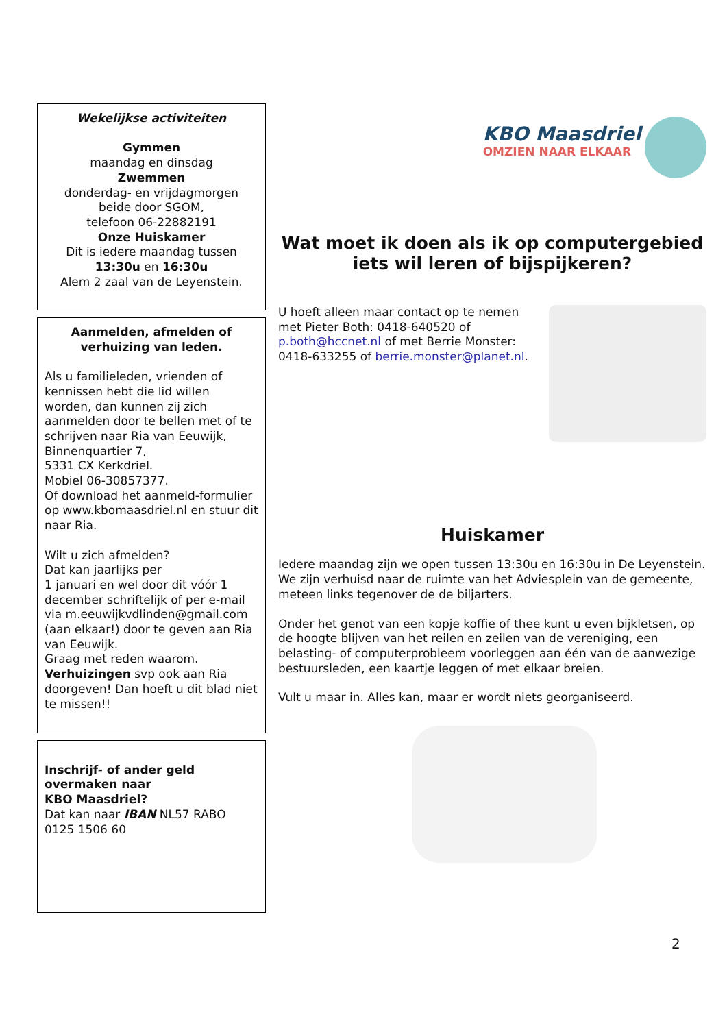Wekelijkse activiteiten
Gymmen
maandag en dinsdag
Zwemmen
donderdag- en vrijdagmorgen
beide door SGOM,
telefoon 06-22882191
Onze Huiskamer
Dit is iedere maandag tussen
13:30u en 16:30u
Alem 2 zaal van de Leyenstein.
Aanmelden, afmelden of verhuizing van leden.
Als u familieleden, vrienden of kennissen hebt die lid willen worden, dan kunnen zij zich aanmelden door te bellen met of te schrijven naar Ria van Eeuwijk, Binnenquartier 7,
5331 CX Kerkdriel.
Mobiel 06-30857377.
Of download het aanmeld-formulier op www.kbomaasdriel.nl en stuur dit naar Ria.
Wilt u zich afmelden?
Dat kan jaarlijks per
1 januari en wel door dit vóór 1 december schriftelijk of per e-mail via m.eeuwijkvdlinden@gmail.com (aan elkaar!) door te geven aan Ria van Eeuwijk.
Graag met reden waarom.
Verhuizingen svp ook aan Ria doorgeven! Dan hoeft u dit blad niet te missen!!
Inschrijf- of ander geld overmaken naar
KBO Maasdriel?
Dat kan naar IBAN NL57 RABO 0125 1506 60
KBO Maasdriel
OMZIEN NAAR ELKAAR
Wat moet ik doen als ik op computergebied iets wil leren of bijspijkeren?
U hoeft alleen maar contact op te nemen met Pieter Both: 0418-640520 of p.both@hccnet.nl of met Berrie Monster: 0418-633255 of berrie.monster@planet.nl.
Huiskamer
Iedere maandag zijn we open tussen 13:30u en 16:30u in De Leyenstein. We zijn verhuisd naar de ruimte van het Adviesplein van de gemeente, meteen links tegenover de de biljarters.
Onder het genot van een kopje koffie of thee kunt u even bijkletsen, op de hoogte blijven van het reilen en zeilen van de vereniging, een belasting- of computerprobleem voorleggen aan één van de aanwezige bestuursleden, een kaartje leggen of met elkaar breien.
Vult u maar in. Alles kan, maar er wordt niets georganiseerd.
2